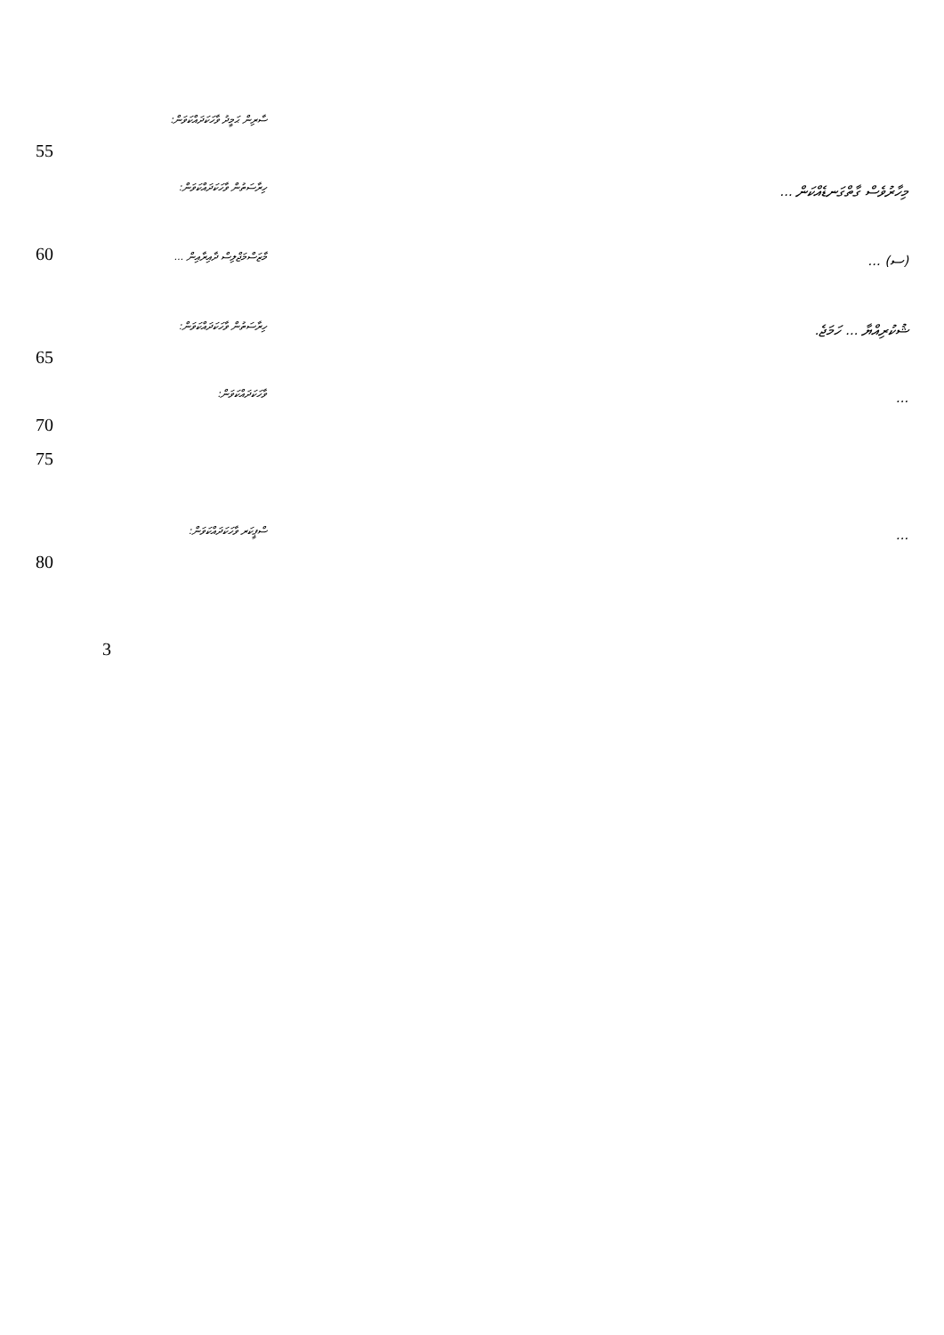ސާރިން ޙަމީދު ވާހަކަދައްކަވަން:
55
ހިރާސަތުން ވާހަކަދައްކަވަން:
މިހާރުވެސް ގާތްގަނޑެއްކަން ...
60
މާޒަސްމަޖްލިސް ދާއިރާއިން ...
(ސ) ...
ހިރާސަތުން ވާހަކަދައްކަވަން:
ޝުކުރިއްޔާ ... ހަމަޖެ.
65
ވާހަކަދައްކަވަން:
...
70
75
ސްޕީކަރ ވާހަކަދައްކަވަން:
...
80
3